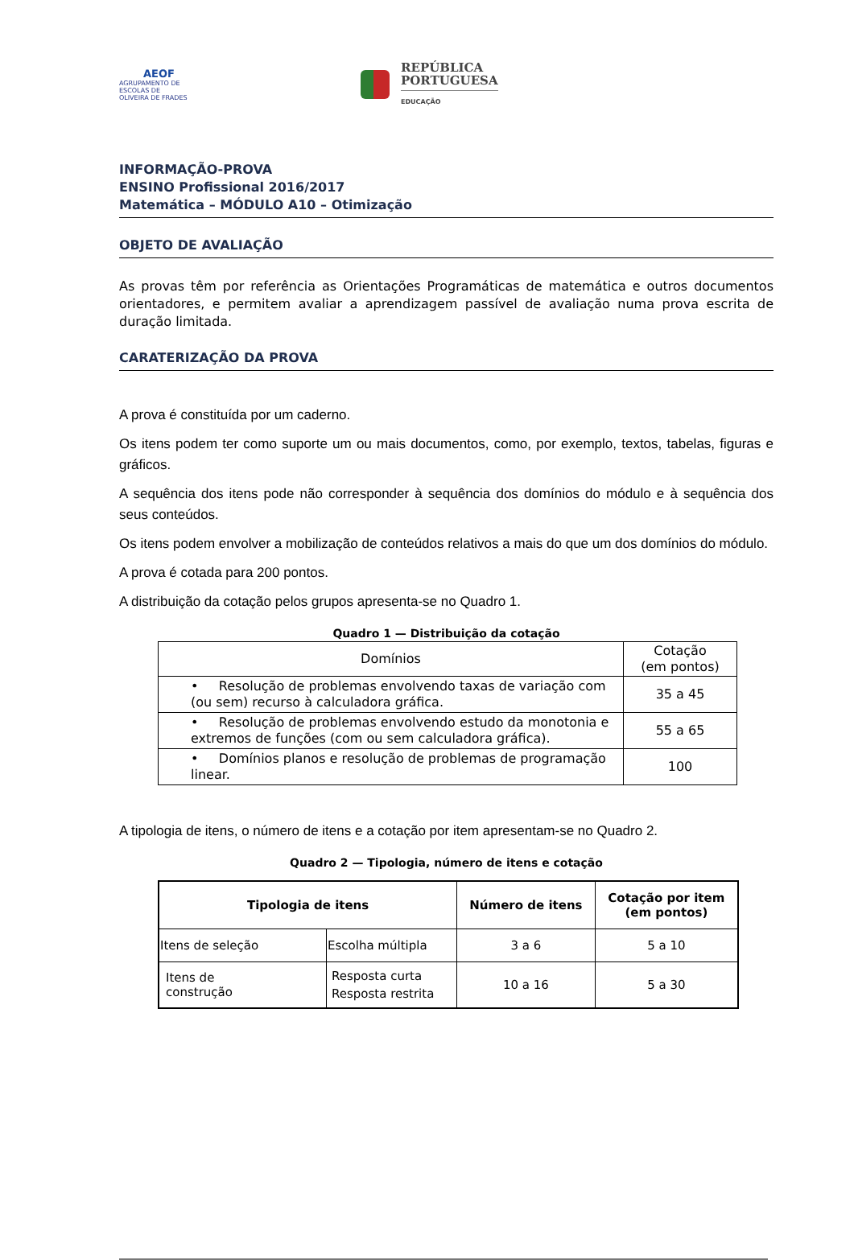AEOF
AGRUPAMENTO DE ESCOLAS DE OLIVEIRA DE FRADES
REPÚBLICA
PORTUGUESA
EDUCAÇÃO
INFORMAÇÃO-PROVA
ENSINO Profissional 2016/2017
Matemática – MÓDULO A10 – Otimização
OBJETO DE AVALIAÇÃO
As provas têm por referência as Orientações Programáticas de matemática e outros documentos orientadores, e permitem avaliar a aprendizagem passível de avaliação numa prova escrita de duração limitada.
CARATERIZAÇÃO DA PROVA
A prova é constituída por um caderno.
Os itens podem ter como suporte um ou mais documentos, como, por exemplo, textos, tabelas, figuras e gráficos.
A sequência dos itens pode não corresponder à sequência dos domínios do módulo e à sequência dos seus conteúdos.
Os itens podem envolver a mobilização de conteúdos relativos a mais do que um dos domínios do módulo.
A prova é cotada para 200 pontos.
A distribuição da cotação pelos grupos apresenta-se no Quadro 1.
Quadro 1 — Distribuição da cotação
| Domínios | Cotação (em pontos) |
| --- | --- |
| • Resolução de problemas envolvendo taxas de variação com (ou sem) recurso à calculadora gráfica. | 35 a 45 |
| • Resolução de problemas envolvendo estudo da monotonia e extremos de funções (com ou sem calculadora gráfica). | 55 a 65 |
| • Domínios planos e resolução de problemas de programação linear. | 100 |
A tipologia de itens, o número de itens e a cotação por item apresentam-se no Quadro 2.
Quadro 2 — Tipologia, número de itens e cotação
| Tipologia de itens | | Número de itens | Cotação por item (em pontos) |
| --- | --- | --- | --- |
| Itens de seleção | Escolha múltipla | 3 a 6 | 5 a 10 |
| Itens de construção | Resposta curta Resposta restrita | 10 a 16 | 5 a 30 |